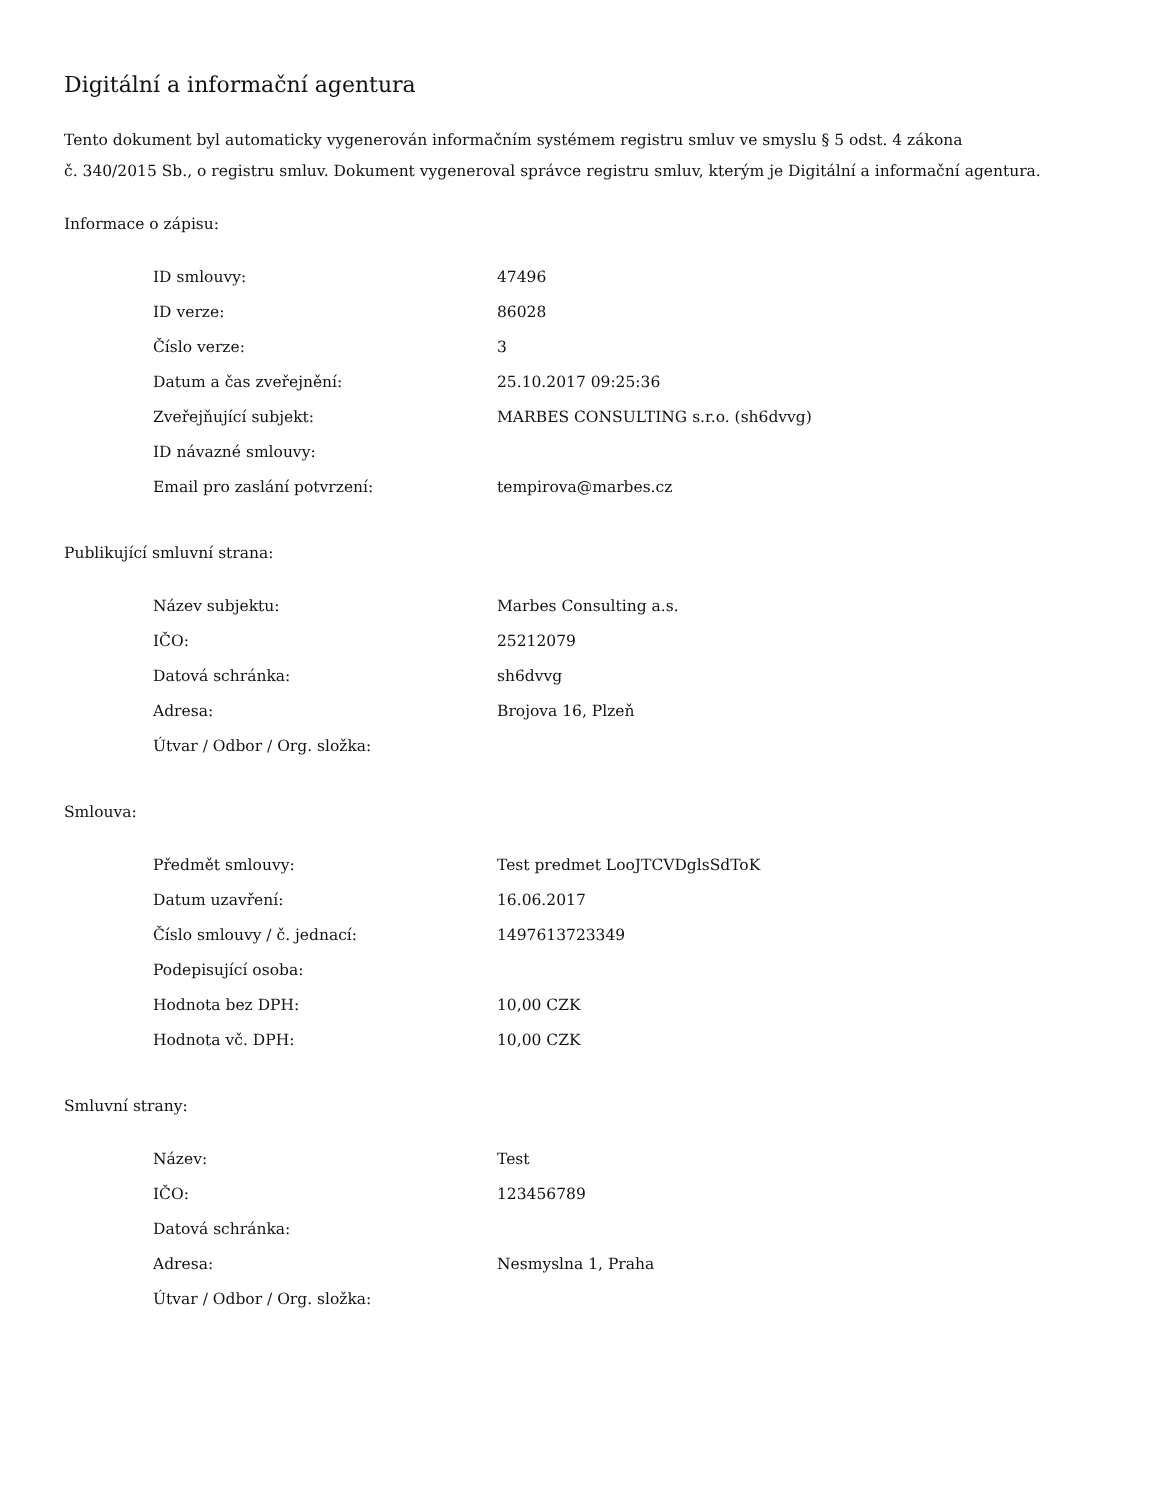Digitální a informační agentura
Tento dokument byl automaticky vygenerován informačním systémem registru smluv ve smyslu § 5 odst. 4 zákona
č. 340/2015 Sb., o registru smluv. Dokument vygeneroval správce registru smluv, kterým je Digitální a informační agentura.
Informace o zápisu:
| ID smlouvy: | 47496 |
| ID verze: | 86028 |
| Číslo verze: | 3 |
| Datum a čas zveřejnění: | 25.10.2017 09:25:36 |
| Zveřejňující subjekt: | MARBES CONSULTING s.r.o. (sh6dvvg) |
| ID návazné smlouvy: | |
| Email pro zaslání potvrzení: | tempirova@marbes.cz |
Publikující smluvní strana:
| Název subjektu: | Marbes Consulting a.s. |
| IČO: | 25212079 |
| Datová schránka: | sh6dvvg |
| Adresa: | Brojova 16, Plzeň |
| Útvar / Odbor / Org. složka: | |
Smlouva:
| Předmět smlouvy: | Test predmet LooJTCVDglsSdToK |
| Datum uzavření: | 16.06.2017 |
| Číslo smlouvy / č. jednací: | 1497613723349 |
| Podepisující osoba: | |
| Hodnota bez DPH: | 10,00 CZK |
| Hodnota vč. DPH: | 10,00 CZK |
Smluvní strany:
| Název: | Test |
| IČO: | 123456789 |
| Datová schránka: | |
| Adresa: | Nesmyslna 1, Praha |
| Útvar / Odbor / Org. složka: | |